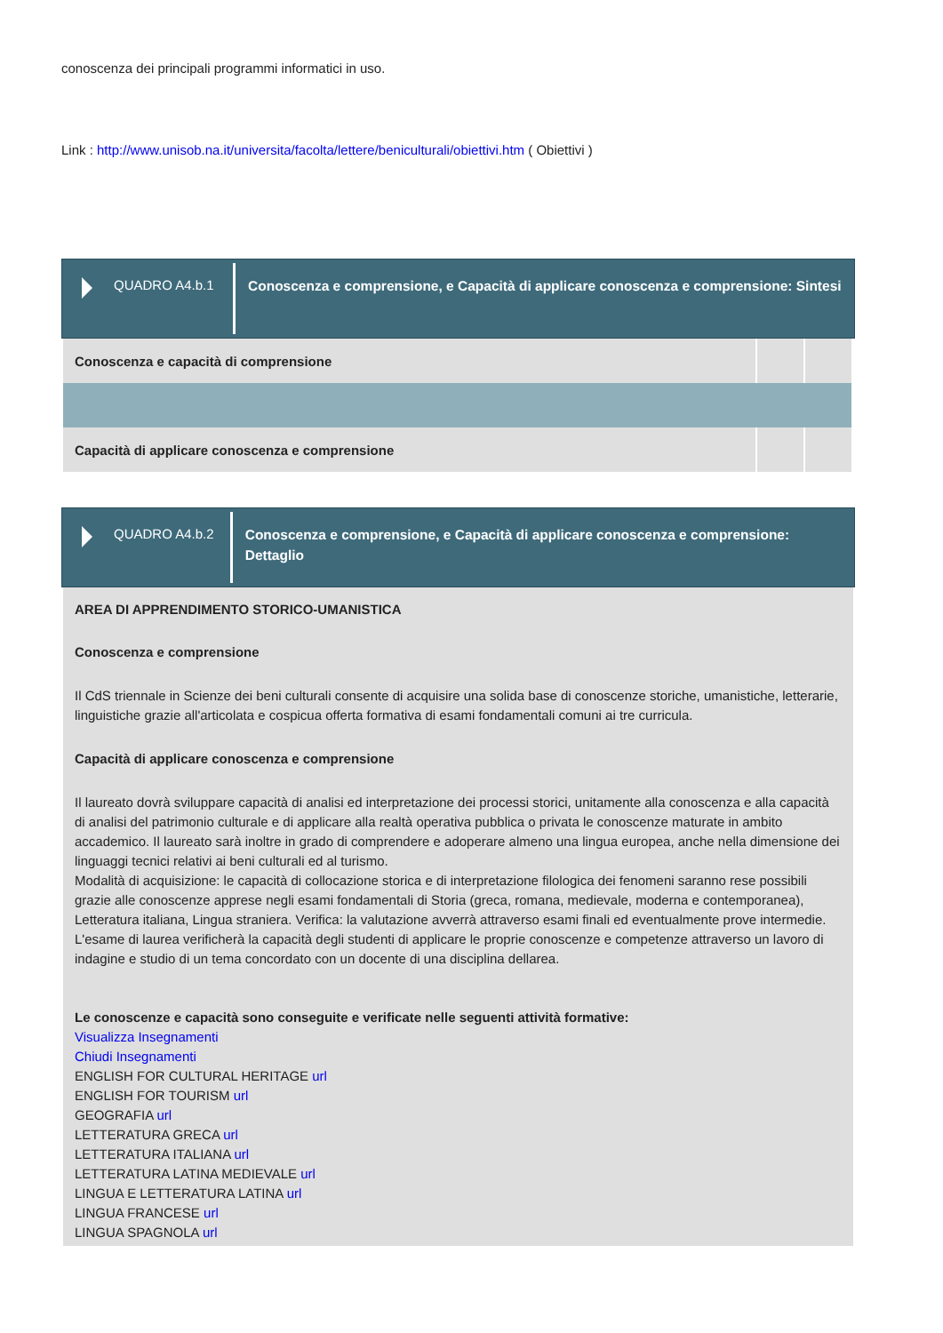conoscenza dei principali programmi informatici in uso.
Link : http://www.unisob.na.it/universita/facolta/lettere/beniculturali/obiettivi.htm ( Obiettivi )
QUADRO A4.b.1
Conoscenza e comprensione, e Capacità di applicare conoscenza e comprensione: Sintesi
| Conoscenza e capacità di comprensione | | |
| Capacità di applicare conoscenza e comprensione | | |
QUADRO A4.b.2
Conoscenza e comprensione, e Capacità di applicare conoscenza e comprensione: Dettaglio
AREA DI APPRENDIMENTO STORICO-UMANISTICA
Conoscenza e comprensione
Il CdS triennale in Scienze dei beni culturali consente di acquisire una solida base di conoscenze storiche, umanistiche, letterarie, linguistiche grazie all'articolata e cospicua offerta formativa di esami fondamentali comuni ai tre curricula.
Capacità di applicare conoscenza e comprensione
Il laureato dovrà sviluppare capacità di analisi ed interpretazione dei processi storici, unitamente alla conoscenza e alla capacità di analisi del patrimonio culturale e di applicare alla realtà operativa pubblica o privata le conoscenze maturate in ambito accademico. Il laureato sarà inoltre in grado di comprendere e adoperare almeno una lingua europea, anche nella dimensione dei linguaggi tecnici relativi ai beni culturali ed al turismo.
Modalità di acquisizione: le capacità di collocazione storica e di interpretazione filologica dei fenomeni saranno rese possibili grazie alle conoscenze apprese negli esami fondamentali di Storia (greca, romana, medievale, moderna e contemporanea), Letteratura italiana, Lingua straniera. Verifica: la valutazione avverrà attraverso esami finali ed eventualmente prove intermedie.
L'esame di laurea verificherà la capacità degli studenti di applicare le proprie conoscenze e competenze attraverso un lavoro di indagine e studio di un tema concordato con un docente di una disciplina dellarea.
Le conoscenze e capacità sono conseguite e verificate nelle seguenti attività formative:
Visualizza Insegnamenti
Chiudi Insegnamenti
ENGLISH FOR CULTURAL HERITAGE url
ENGLISH FOR TOURISM url
GEOGRAFIA url
LETTERATURA GRECA url
LETTERATURA ITALIANA url
LETTERATURA LATINA MEDIEVALE url
LINGUA E LETTERATURA LATINA url
LINGUA FRANCESE url
LINGUA SPAGNOLA url